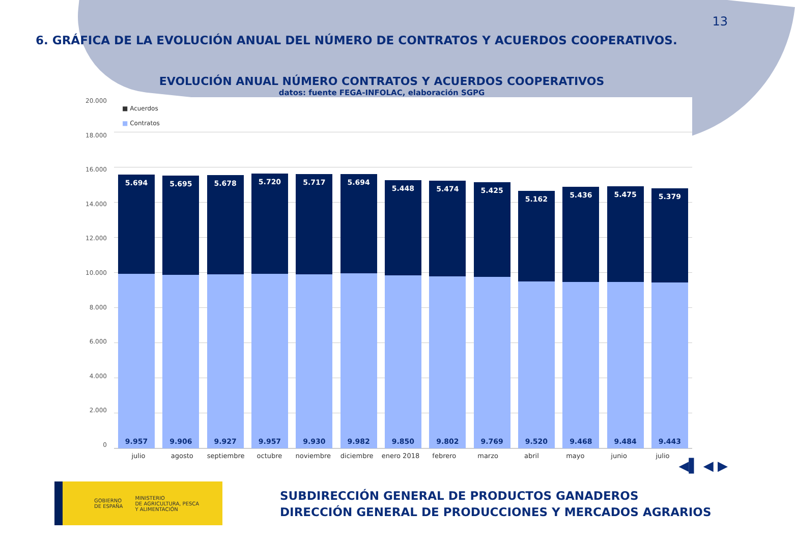13
6. GRÁFICA DE LA EVOLUCIÓN ANUAL DEL NÚMERO DE CONTRATOS Y ACUERDOS COOPERATIVOS.
EVOLUCIÓN ANUAL NÚMERO CONTRATOS Y ACUERDOS COOPERATIVOS
datos: fuente FEGA-INFOLAC, elaboración SGPG
20.000
18.000
16.000
14.000
12.000
10.000
8.000
6.000
4.000
2.000
0
■ Acuerdos
■ Contratos
5.694
9.957
5.695
9.906
5.678
9.927
5.720
9.957
5.717
9.930
5.694
9.982
5.448
9.850
5.474
9.802
5.425
9.769
5.162
9.520
5.436
9.468
5.475
9.484
5.379
9.443
julio agosto septiembre octubre noviembre diciembre enero 2018 febrero marzo abril mayo junio julio
◀▌ ◀ ▶
GOBIERNO
DE ESPAÑA
MINISTERIO
DE AGRICULTURA, PESCA
Y ALIMENTACIÓN
SUBDIRECCIÓN GENERAL DE PRODUCTOS GANADEROS
DIRECCIÓN GENERAL DE PRODUCCIONES Y MERCADOS AGRARIOS